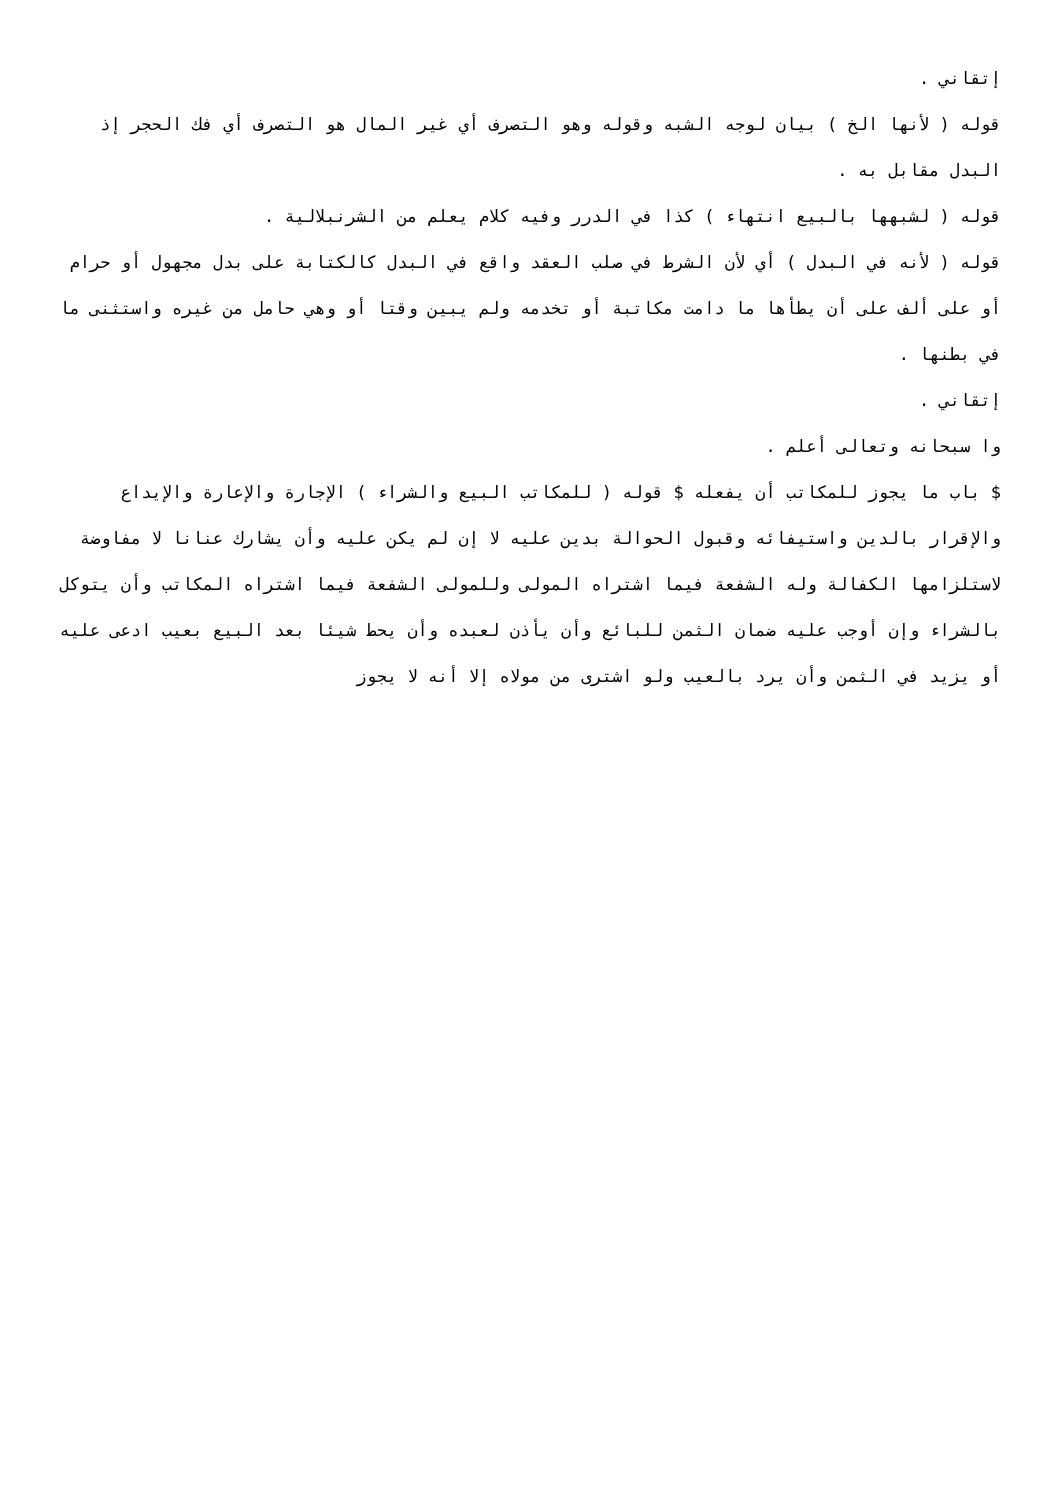إتقاني .
قوله ( لأنها الخ ) بيان لوجه الشبه وقوله وهو التصرف أي غير المال هو التصرف أي فك الحجر إذ البدل مقابل به .
قوله ( لشبهها بالبيع انتهاء ) كذا في الدرر وفيه كلام يعلم من الشرنبلالية .
قوله ( لأنه في البدل ) أي لأن الشرط في صلب العقد واقع في البدل كالكتابة على بدل مجهول أو حرام أو على ألف على أن يطأها ما دامت مكاتبة أو تخدمه ولم يبين وقتا أو وهي حامل من غيره واستثنى ما في بطنها .
إتقاني .
وا سبحانه وتعالى أعلم .
$ باب ما يجوز للمكاتب أن يفعله $ قوله ( للمكاتب البيع والشراء ) الإجارة والإعارة والإيداع والإقرار بالدين واستيفائه وقبول الحوالة بدين عليه لا إن لم يكن عليه وأن يشارك عنانا لا مفاوضة لاستلزامها الكفالة وله الشفعة فيما اشتراه المولى وللمولى الشفعة فيما اشتراه المكاتب وأن يتوكل بالشراء وإن أوجب عليه ضمان الثمن للبائع وأن يأذن لعبده وأن يحط شيئا بعد البيع بعيب ادعى عليه أو يزيد في الثمن وأن يرد بالعيب ولو اشترى من مولاه إلا أنه لا يجوز